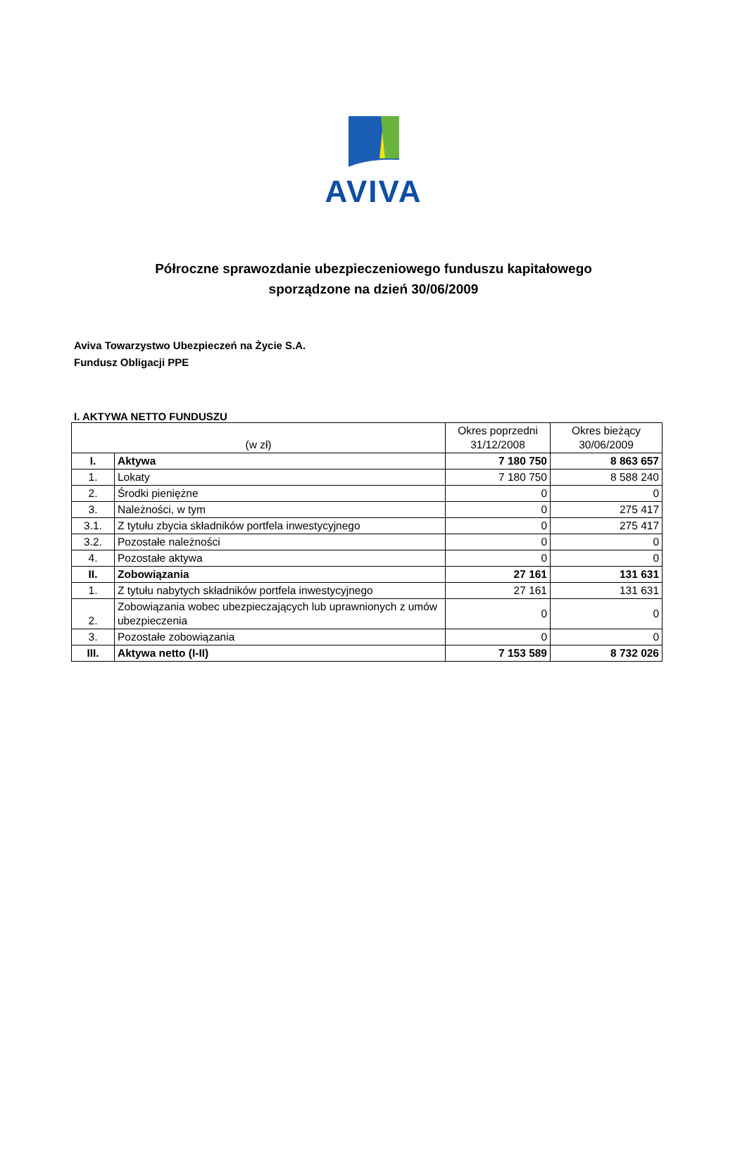AVIVA
Półroczne sprawozdanie ubezpieczeniowego funduszu kapitałowego
sporządzone na dzień 30/06/2009
Aviva Towarzystwo Ubezpieczeń na Życie S.A.
Fundusz Obligacji PPE
I. AKTYWA NETTO FUNDUSZU
| (w zł) | | Okres poprzedni 31/12/2008 | Okres bieżący 30/06/2009 |
| I. | Aktywa | 7 180 750 | 8 863 657 |
| 1. | Lokaty | 7 180 750 | 8 588 240 |
| 2. | Środki pieniężne | 0 | 0 |
| 3. | Należności, w tym | 0 | 275 417 |
| 3.1. | Z tytułu zbycia składników portfela inwestycyjnego | 0 | 275 417 |
| 3.2. | Pozostałe należności | 0 | 0 |
| 4. | Pozostałe aktywa | 0 | 0 |
| II. | Zobowiązania | 27 161 | 131 631 |
| 1. | Z tytułu nabytych składników portfela inwestycyjnego | 27 161 | 131 631 |
| 2. | Zobowiązania wobec ubezpieczających lub uprawnionych z umów ubezpieczenia | 0 | 0 |
| 3. | Pozostałe zobowiązania | 0 | 0 |
| III. | Aktywa netto (I-II) | 7 153 589 | 8 732 026 |